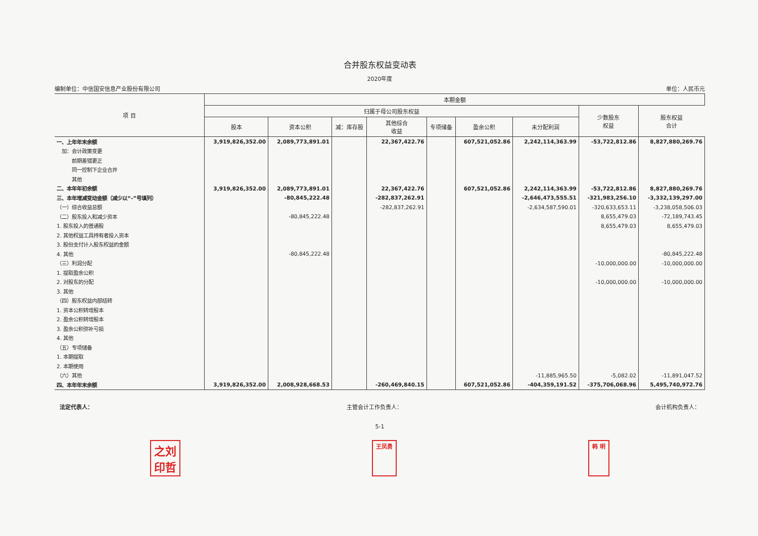合并股东权益变动表
2020年度
编制单位：中信国安信息产业股份有限公司 单位：人民币元
| 项 目 | 本期金额 | | | | | | | | |
| --- | --- | --- | --- | --- | --- | --- | --- | --- | --- |
| | 归属于母公司股东权益 | | | | | | | 少数股东 权益 | 股东权益 合计 |
| | 股本 | 资本公积 | 减：库存股 | 其他综合 收益 | 专项储备 | 盈余公积 | 未分配利润 | | |
| 一、上年年末余额 | 3,919,826,352.00 | 2,089,773,891.01 | | 22,367,422.76 | | 607,521,052.86 | 2,242,114,363.99 | -53,722,812.86 | 8,827,880,269.76 |
| 加：会计政策变更 | | | | | | | | | |
| 前期差错更正 | | | | | | | | | |
| 同一控制下企业合并 | | | | | | | | | |
| 其他 | | | | | | | | | |
| 二、本年年初余额 | 3,919,826,352.00 | 2,089,773,891.01 | | 22,367,422.76 | | 607,521,052.86 | 2,242,114,363.99 | -53,722,812.86 | 8,827,880,269.76 |
| 三、本年增减变动金额（减少以“-”号填列） | | -80,845,222.48 | | -282,837,262.91 | | | -2,646,473,555.51 | -321,983,256.10 | -3,332,139,297.00 |
| （一）综合收益总额 | | | | -282,837,262.91 | | | -2,634,587,590.01 | -320,633,653.11 | -3,238,058,506.03 |
| （二）股东投入和减少资本 | | -80,845,222.48 | | | | | | 8,655,479.03 | -72,189,743.45 |
| 1. 股东投入的普通股 | | | | | | | | 8,655,479.03 | 8,655,479.03 |
| 2. 其他权益工具持有者投入资本 | | | | | | | | | |
| 3. 股份支付计入股东权益的金额 | | | | | | | | | |
| 4. 其他 | | -80,845,222.48 | | | | | | | -80,845,222.48 |
| （三）利润分配 | | | | | | | | -10,000,000.00 | -10,000,000.00 |
| 1. 提取盈余公积 | | | | | | | | | |
| 2. 对股东的分配 | | | | | | | | -10,000,000.00 | -10,000,000.00 |
| 3. 其他 | | | | | | | | | |
| （四）股东权益内部结转 | | | | | | | | | |
| 1. 资本公积转增股本 | | | | | | | | | |
| 2. 盈余公积转增股本 | | | | | | | | | |
| 3. 盈余公积弥补亏损 | | | | | | | | | |
| 4. 其他 | | | | | | | | | |
| （五）专项储备 | | | | | | | | | |
| 1. 本期提取 | | | | | | | | | |
| 2. 本期使用 | | | | | | | | | |
| （六）其他 | | | | | | | -11,885,965.50 | -5,082.02 | -11,891,047.52 |
| 四、本年年末余额 | 3,919,826,352.00 | 2,008,928,668.53 | | -260,469,840.15 | | 607,521,052.86 | -404,359,191.52 | -375,706,068.96 | 5,495,740,972.76 |
法定代表人： 主管会计工作负责人： 会计机构负责人：
5-1
之刘
印哲 王凤勇 韩 明